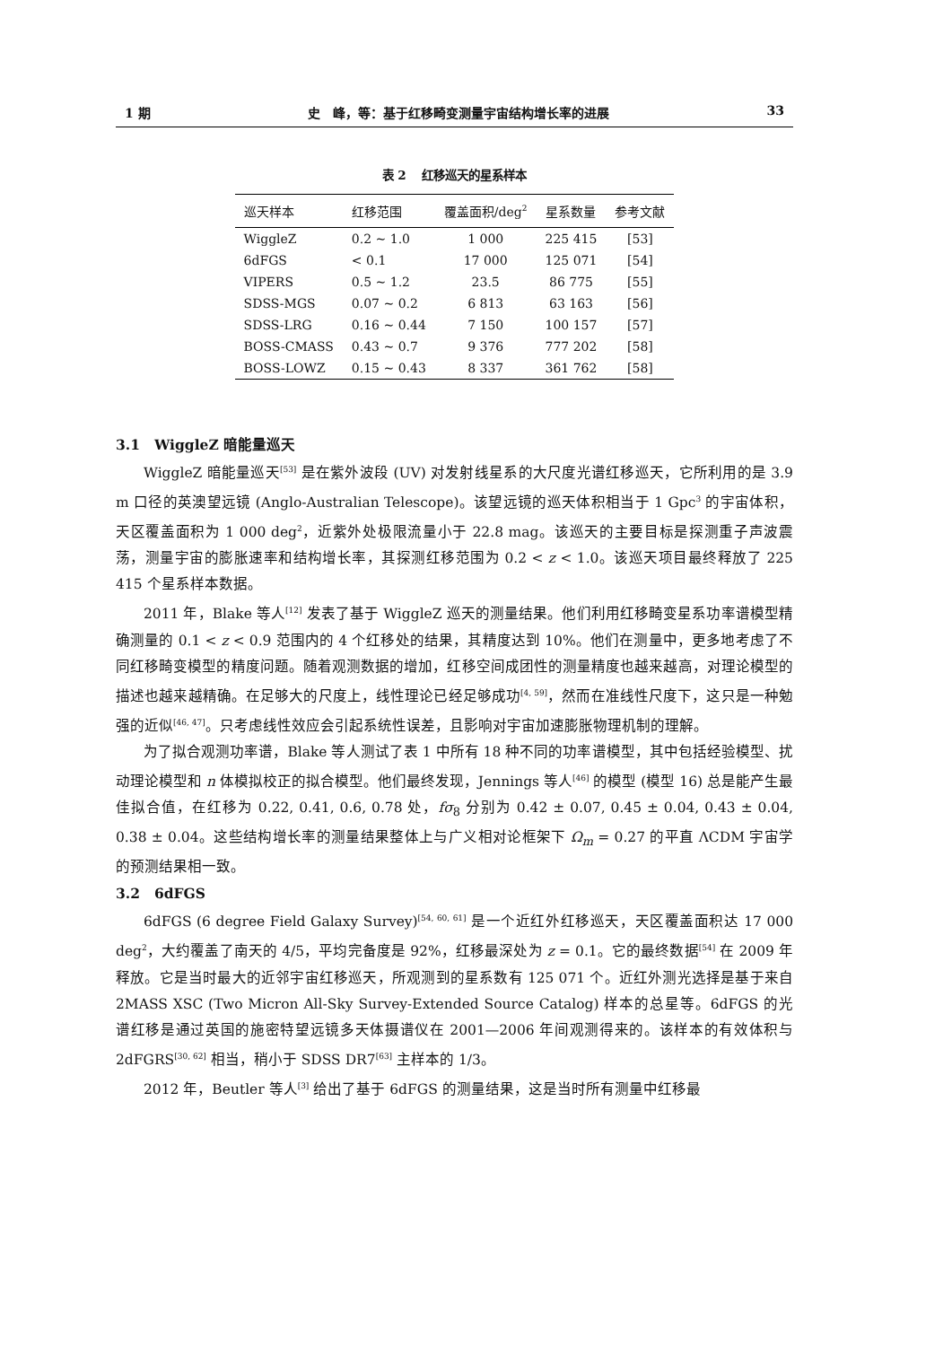1 期 史　峰，等：基于红移畸变测量宇宙结构增长率的进展 33
表 2　 红移巡天的星系样本
| 巡天样本 | 红移范围 | 覆盖面积/deg<sup>2</sup> | 星系数量 | 参考文献 |
| --- | --- | --- | --- | --- |
| WiggleZ | 0.2 ∼ 1.0 | 1 000 | 225 415 | [53] |
| 6dFGS | < 0.1 | 17 000 | 125 071 | [54] |
| VIPERS | 0.5 ∼ 1.2 | 23.5 | 86 775 | [55] |
| SDSS-MGS | 0.07 ∼ 0.2 | 6 813 | 63 163 | [56] |
| SDSS-LRG | 0.16 ∼ 0.44 | 7 150 | 100 157 | [57] |
| BOSS-CMASS | 0.43 ∼ 0.7 | 9 376 | 777 202 | [58] |
| BOSS-LOWZ | 0.15 ∼ 0.43 | 8 337 | 361 762 | [58] |
3.1　WiggleZ 暗能量巡天
WiggleZ 暗能量巡天<sup>[53]</sup> 是在紫外波段 (UV) 对发射线星系的大尺度光谱红移巡天，它所利用的是 3.9 m 口径的英澳望远镜 (Anglo-Australian Telescope)。该望远镜的巡天体积相当于 1 Gpc<sup>3</sup> 的宇宙体积，天区覆盖面积为 1 000 deg<sup>2</sup>，近紫外处极限流量小于 22.8 mag。该巡天的主要目标是探测重子声波震荡，测量宇宙的膨胀速率和结构增长率，其探测红移范围为 0.2 < z < 1.0。该巡天项目最终释放了 225 415 个星系样本数据。
2011 年，Blake 等人<sup>[12]</sup> 发表了基于 WiggleZ 巡天的测量结果。他们利用红移畸变星系功率谱模型精确测量的 0.1 < z < 0.9 范围内的 4 个红移处的结果，其精度达到 10%。他们在测量中，更多地考虑了不同红移畸变模型的精度问题。随着观测数据的增加，红移空间成团性的测量精度也越来越高，对理论模型的描述也越来越精确。在足够大的尺度上，线性理论已经足够成功<sup>[4, 59]</sup>，然而在准线性尺度下，这只是一种勉强的近似<sup>[46, 47]</sup>。只考虑线性效应会引起系统性误差，且影响对宇宙加速膨胀物理机制的理解。
为了拟合观测功率谱，Blake 等人测试了表 1 中所有 18 种不同的功率谱模型，其中包括经验模型、扰动理论模型和 n 体模拟校正的拟合模型。他们最终发现，Jennings 等人<sup>[46]</sup> 的模型 (模型 16) 总是能产生最佳拟合值，在红移为 0.22, 0.41, 0.6, 0.78 处，fσ<sub>8</sub> 分别为 0.42 ± 0.07, 0.45 ± 0.04, 0.43 ± 0.04, 0.38 ± 0.04。这些结构增长率的测量结果整体上与广义相对论框架下 Ω<sub>m</sub> = 0.27 的平直 ΛCDM 宇宙学的预测结果相一致。
3.2　6dFGS
6dFGS (6 degree Field Galaxy Survey)<sup>[54, 60, 61]</sup> 是一个近红外红移巡天，天区覆盖面积达 17 000 deg<sup>2</sup>，大约覆盖了南天的 4/5，平均完备度是 92%，红移最深处为 z = 0.1。它的最终数据<sup>[54]</sup> 在 2009 年释放。它是当时最大的近邻宇宙红移巡天，所观测到的星系数有 125 071 个。近红外测光选择是基于来自 2MASS XSC (Two Micron All-Sky Survey-Extended Source Catalog) 样本的总星等。6dFGS 的光谱红移是通过英国的施密特望远镜多天体摄谱仪在 2001—2006 年间观测得来的。该样本的有效体积与 2dFGRS<sup>[30, 62]</sup> 相当，稍小于 SDSS DR7<sup>[63]</sup> 主样本的 1/3。
2012 年，Beutler 等人<sup>[3]</sup> 给出了基于 6dFGS 的测量结果，这是当时所有测量中红移最